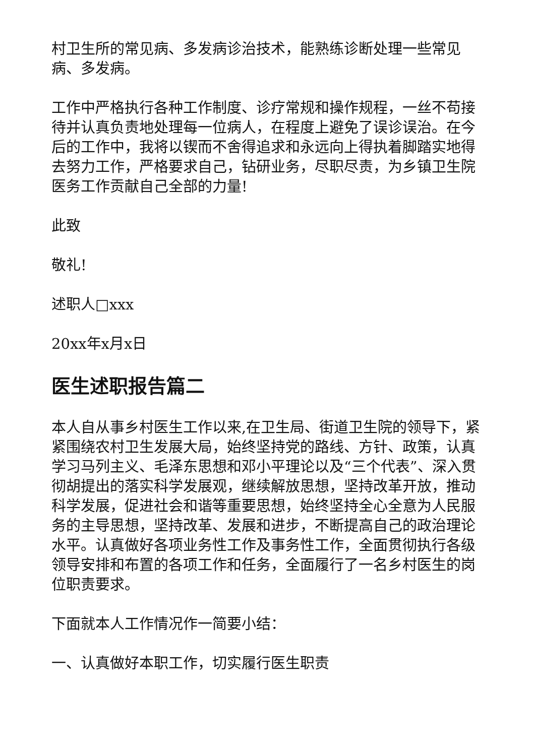村卫生所的常见病、多发病诊治技术，能熟练诊断处理一些常见病、多发病。
工作中严格执行各种工作制度、诊疗常规和操作规程，一丝不苟接待并认真负责地处理每一位病人，在程度上避免了误诊误治。在今后的工作中，我将以锲而不舍得追求和永远向上得执着脚踏实地得去努力工作，严格要求自己，钻研业务，尽职尽责，为乡镇卫生院医务工作贡献自己全部的力量!
此致
敬礼!
述职人□xxx
20xx年x月x日
医生述职报告篇二
本人自从事乡村医生工作以来,在卫生局、街道卫生院的领导下，紧紧围绕农村卫生发展大局，始终坚持党的路线、方针、政策，认真学习马列主义、毛泽东思想和邓小平理论以及“三个代表”、深入贯彻胡提出的落实科学发展观，继续解放思想，坚持改革开放，推动科学发展，促进社会和谐等重要思想，始终坚持全心全意为人民服务的主导思想，坚持改革、发展和进步，不断提高自己的政治理论水平。认真做好各项业务性工作及事务性工作，全面贯彻执行各级领导安排和布置的各项工作和任务，全面履行了一名乡村医生的岗位职责要求。
下面就本人工作情况作一简要小结：
一、认真做好本职工作，切实履行医生职责